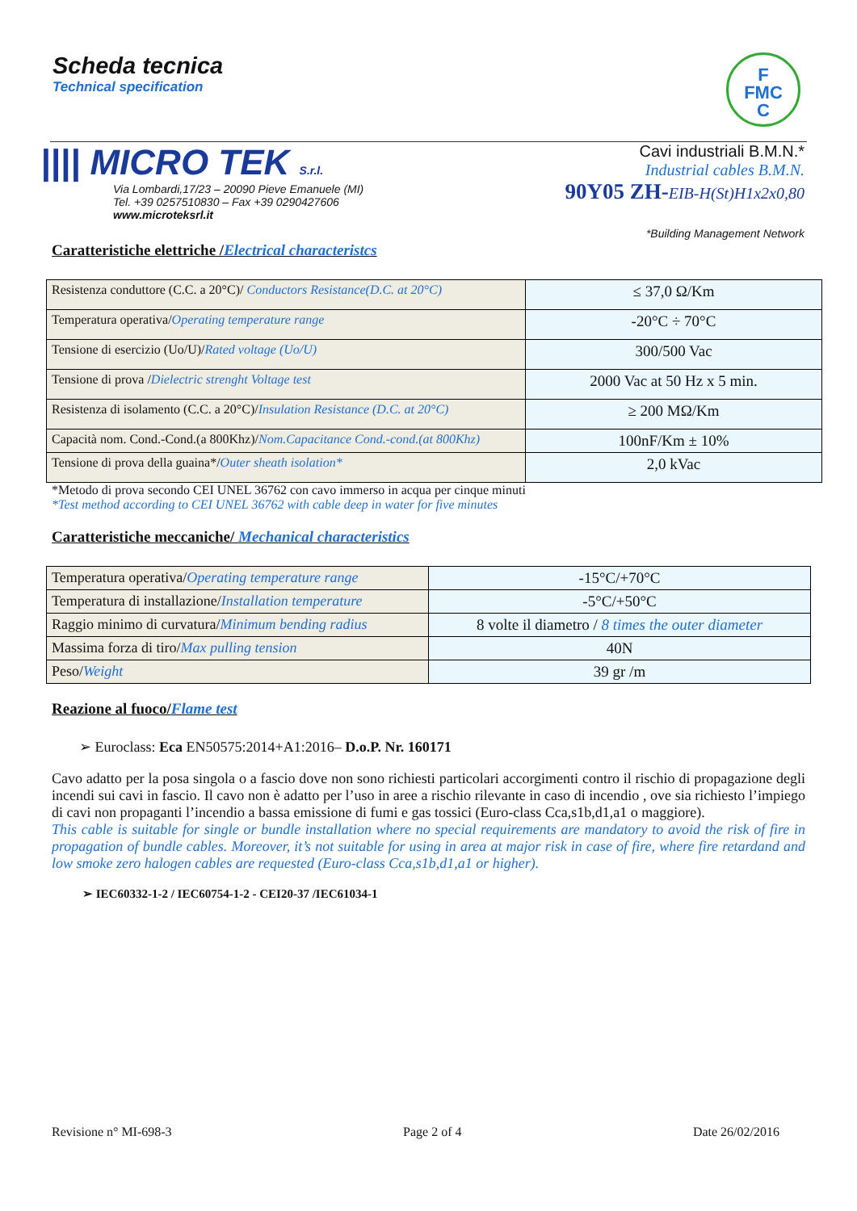Scheda tecnica
Technical specification
F
FMC
C
|||| MICRO TEK S.r.l.
Via Lombardi,17/23 – 20090 Pieve Emanuele (MI)
Tel. +39 0257510830 – Fax +39 0290427606
www.microteksrl.it
Cavi industriali B.M.N.*
Industrial cables B.M.N.
90Y05 ZH-EIB-H(St)H1x2x0,80
*Building Management Network
Caratteristiche elettriche /Electrical characteristcs
| Resistenza conduttore (C.C. a 20°C)/ Conductors Resistance(D.C. at 20°C) | ≤ 37,0 Ω/Km |
| Temperatura operativa/ Operating temperature range | -20°C ÷ 70°C |
| Tensione di esercizio (Uo/U)/ Rated voltage (Uo/U) | 300/500 Vac |
| Tensione di prova / Dielectric strenght Voltage test | 2000 Vac at 50 Hz x 5 min. |
| Resistenza di isolamento (C.C. a 20°C)/ Insulation Resistance (D.C. at 20°C) | ≥ 200 MΩ/Km |
| Capacità nom. Cond.-Cond.(a 800Khz)/ Nom.Capacitance Cond.-cond.(at 800Khz) | 100nF/Km ± 10% |
| Tensione di prova della guaina*/ Outer sheath isolation* | 2,0 kVac |
*Metodo di prova secondo CEI UNEL 36762 con cavo immerso in acqua per cinque minuti
*Test method according to CEI UNEL 36762 with cable deep in water for five minutes
Caratteristiche meccaniche/ Mechanical characteristics
| Temperatura operativa/ Operating temperature range | -15°C/+70°C |
| Temperatura di installazione/ Installation temperature | -5°C/+50°C |
| Raggio minimo di curvatura/ Minimum bending radius | 8 volte il diametro / 8 times the outer diameter |
| Massima forza di tiro/ Max pulling tension | 40N |
| Peso/ Weight | 39 gr /m |
Reazione al fuoco/Flame test
➢ Euroclass: Eca EN50575:2014+A1:2016– D.o.P. Nr. 160171
Cavo adatto per la posa singola o a fascio dove non sono richiesti particolari accorgimenti contro il rischio di propagazione degli incendi sui cavi in fascio. Il cavo non è adatto per l’uso in aree a rischio rilevante in caso di incendio , ove sia richiesto l’impiego di cavi non propaganti l’incendio a bassa emissione di fumi e gas tossici (Euro-class Cca,s1b,d1,a1 o maggiore).
This cable is suitable for single or bundle installation where no special requirements are mandatory to avoid the risk of fire in propagation of bundle cables. Moreover, it’s not suitable for using in area at major risk in case of fire, where fire retardand and low smoke zero halogen cables are requested (Euro-class Cca,s1b,d1,a1 or higher).
➢ IEC60332-1-2 / IEC60754-1-2 - CEI20-37 /IEC61034-1
Revisione n° MI-698-3 Page 2 of 4 Date 26/02/2016